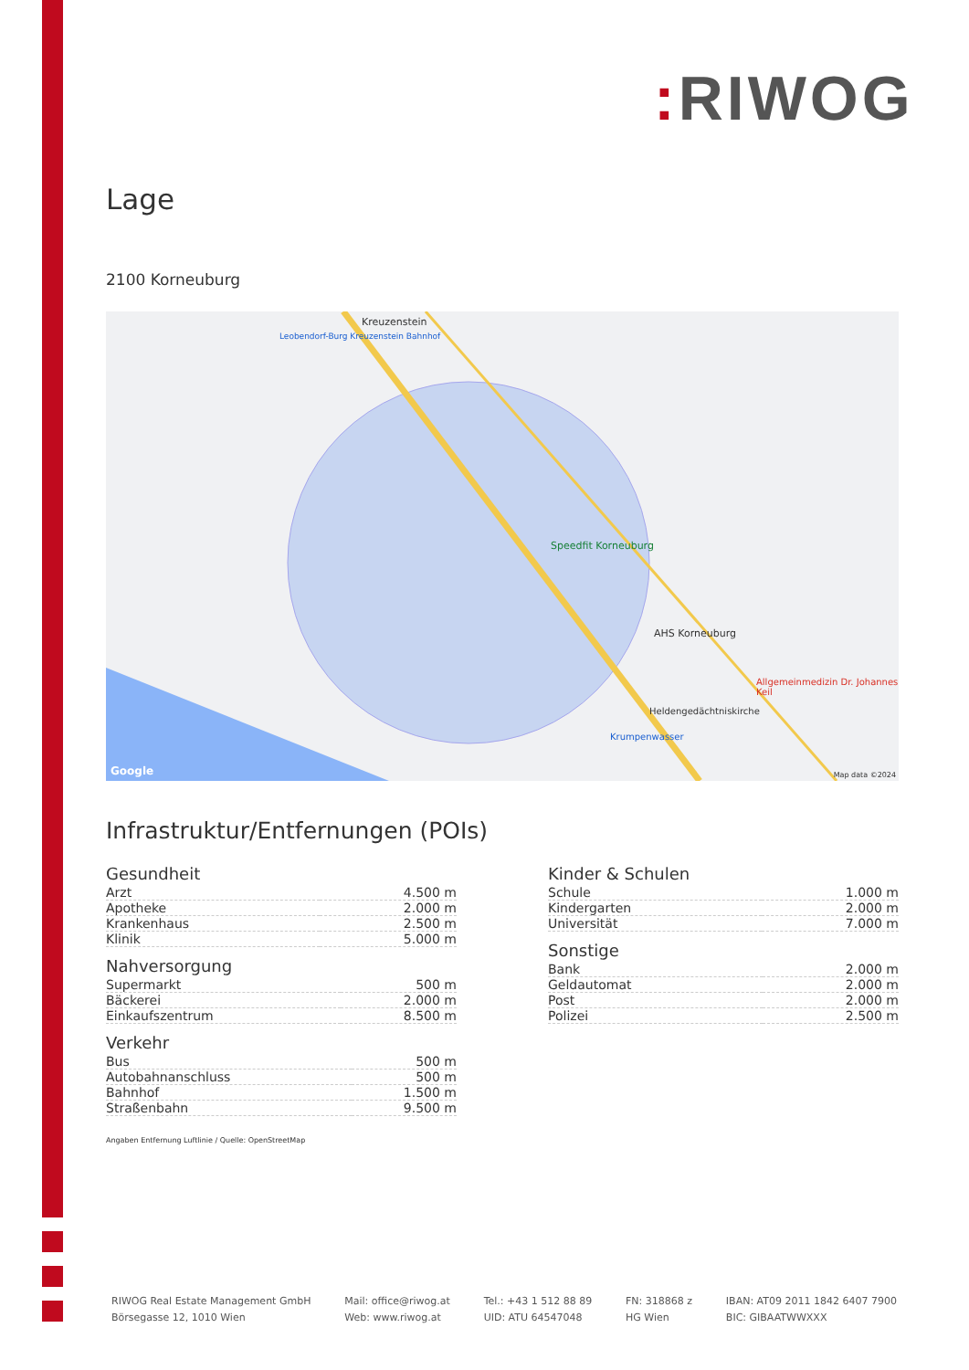: RIWOG
Lage
2100 Korneuburg
Kreuzenstein
Leobendorf-Burg Kreuzenstein Bahnhof
Speedfit Korneuburg
AHS Korneuburg
Allgemeinmedizin Dr. Johannes Keil
Heldengedächtniskirche
Krumpenwasser
Google Map data ©2024
Infrastruktur/Entfernungen (POIs)
Gesundheit
| Arzt | 4.500 m |
| Apotheke | 2.000 m |
| Krankenhaus | 2.500 m |
| Klinik | 5.000 m |
Nahversorgung
| Supermarkt | 500 m |
| Bäckerei | 2.000 m |
| Einkaufszentrum | 8.500 m |
Verkehr
| Bus | 500 m |
| Autobahnanschluss | 500 m |
| Bahnhof | 1.500 m |
| Straßenbahn | 9.500 m |
Kinder & Schulen
| Schule | 1.000 m |
| Kindergarten | 2.000 m |
| Universität | 7.000 m |
Sonstige
| Bank | 2.000 m |
| Geldautomat | 2.000 m |
| Post | 2.000 m |
| Polizei | 2.500 m |
Angaben Entfernung Luftlinie / Quelle: OpenStreetMap
RIWOG Real Estate Management GmbH
Börsegasse 12, 1010 Wien
Mail: office@riwog.at
Web: www.riwog.at
Tel.: +43 1 512 88 89
UID: ATU 64547048
FN: 318868 z
HG Wien
IBAN: AT09 2011 1842 6407 7900
BIC: GIBAATWWXXX